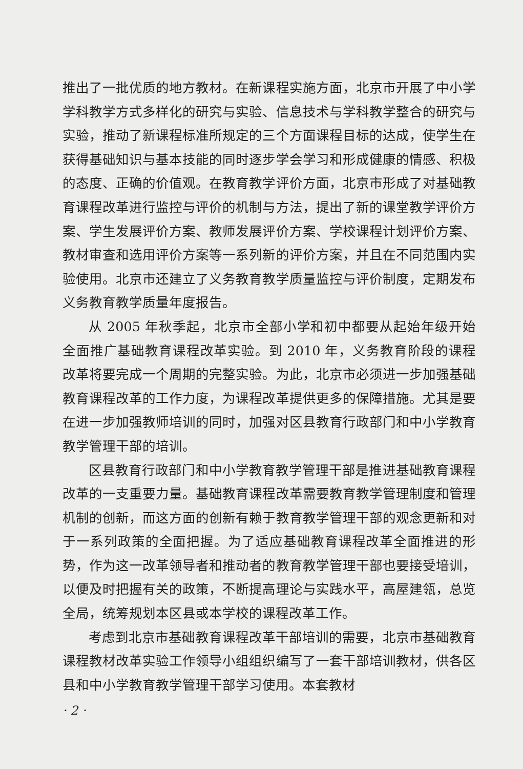推出了一批优质的地方教材。在新课程实施方面，北京市开展了中小学学科教学方式多样化的研究与实验、信息技术与学科教学整合的研究与实验，推动了新课程标准所规定的三个方面课程目标的达成，使学生在获得基础知识与基本技能的同时逐步学会学习和形成健康的情感、积极的态度、正确的价值观。在教育教学评价方面，北京市形成了对基础教育课程改革进行监控与评价的机制与方法，提出了新的课堂教学评价方案、学生发展评价方案、教师发展评价方案、学校课程计划评价方案、教材审查和选用评价方案等一系列新的评价方案，并且在不同范围内实验使用。北京市还建立了义务教育教学质量监控与评价制度，定期发布义务教育教学质量年度报告。
从 2005 年秋季起，北京市全部小学和初中都要从起始年级开始全面推广基础教育课程改革实验。到 2010 年，义务教育阶段的课程改革将要完成一个周期的完整实验。为此，北京市必须进一步加强基础教育课程改革的工作力度，为课程改革提供更多的保障措施。尤其是要在进一步加强教师培训的同时，加强对区县教育行政部门和中小学教育教学管理干部的培训。
区县教育行政部门和中小学教育教学管理干部是推进基础教育课程改革的一支重要力量。基础教育课程改革需要教育教学管理制度和管理机制的创新，而这方面的创新有赖于教育教学管理干部的观念更新和对于一系列政策的全面把握。为了适应基础教育课程改革全面推进的形势，作为这一改革领导者和推动者的教育教学管理干部也要接受培训，以便及时把握有关的政策，不断提高理论与实践水平，高屋建瓴，总览全局，统筹规划本区县或本学校的课程改革工作。
考虑到北京市基础教育课程改革干部培训的需要，北京市基础教育课程教材改革实验工作领导小组组织编写了一套干部培训教材，供各区县和中小学教育教学管理干部学习使用。本套教材
· 2 ·